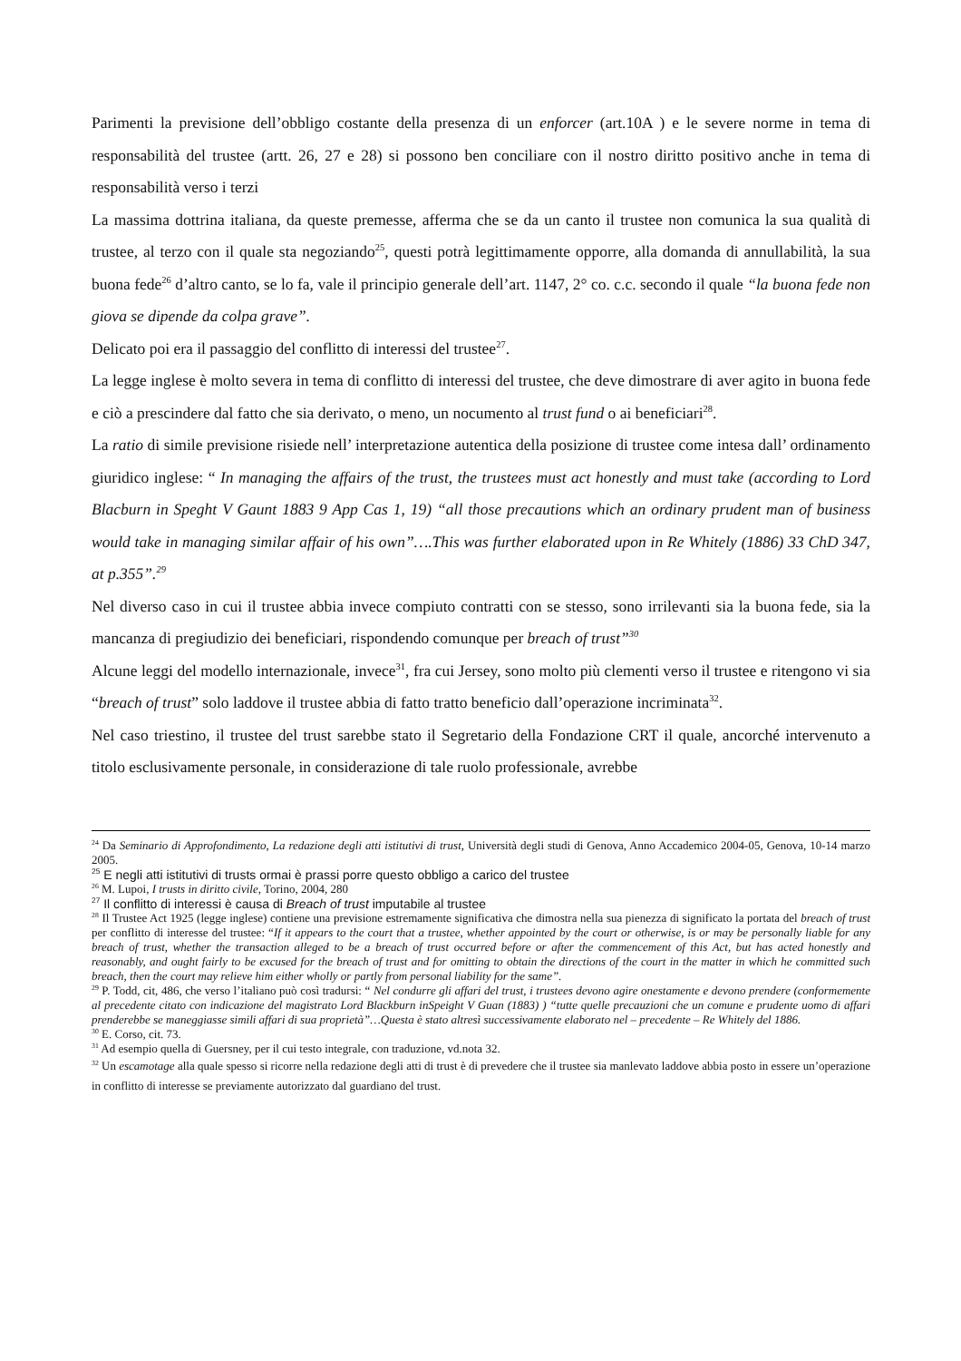Parimenti la previsione dell’obbligo costante della presenza di un enforcer (art.10A ) e le severe norme in tema di responsabilità del trustee (artt. 26, 27 e 28) si possono ben conciliare con il nostro diritto positivo anche in tema di responsabilità verso i terzi
La massima dottrina italiana, da queste premesse, afferma che se da un canto il trustee non comunica la sua qualità di trustee, al terzo con il quale sta negoziando<sup>25</sup>, questi potrà legittimamente opporre, alla domanda di annullabilità, la sua buona fede<sup>26</sup> d’altro canto, se lo fa, vale il principio generale dell’art. 1147, 2° co. c.c. secondo il quale “la buona fede non giova se dipende da colpa grave”.
Delicato poi era il passaggio del conflitto di interessi del trustee<sup>27</sup>.
La legge inglese è molto severa in tema di conflitto di interessi del trustee, che deve dimostrare di aver agito in buona fede e ciò a prescindere dal fatto che sia derivato, o meno, un nocumento al trust fund o ai beneficiari<sup>28</sup>.
La ratio di simile previsione risiede nell’ interpretazione autentica della posizione di trustee come intesa dall’ ordinamento giuridico inglese: “ In managing the affairs of the trust, the trustees must act honestly and must take (according to Lord Blacburn in Speght V Gaunt 1883 9 App Cas 1, 19) “all those precautions which an ordinary prudent man of business would take in managing similar affair of his own”….This was further elaborated upon in Re Whitely (1886) 33 ChD 347, at p.355”.<sup>29</sup>
Nel diverso caso in cui il trustee abbia invece compiuto contratti con se stesso, sono irrilevanti sia la buona fede, sia la mancanza di pregiudizio dei beneficiari, rispondendo comunque per breach of trust”<sup>30</sup>
Alcune leggi del modello internazionale, invece<sup>31</sup>, fra cui Jersey, sono molto più clementi verso il trustee e ritengono vi sia “breach of trust” solo laddove il trustee abbia di fatto tratto beneficio dall’operazione incriminata<sup>32</sup>.
Nel caso triestino, il trustee del trust sarebbe stato il Segretario della Fondazione CRT il quale, ancorché intervenuto a titolo esclusivamente personale, in considerazione di tale ruolo professionale, avrebbe
<sup>24</sup> Da Seminario di Approfondimento, La redazione degli atti istitutivi di trust, Università degli studi di Genova, Anno Accademico 2004-05, Genova, 10-14 marzo 2005.
<sup>25</sup> E negli atti istitutivi di trusts ormai è prassi porre questo obbligo a carico del trustee
<sup>26</sup> M. Lupoi, I trusts in diritto civile, Torino, 2004, 280
<sup>27</sup> Il conflitto di interessi è causa di Breach of trust imputabile al trustee
<sup>28</sup> Il Trustee Act 1925 (legge inglese) contiene una previsione estremamente significativa che dimostra nella sua pienezza di significato la portata del breach of trust per conflitto di interesse del trustee: “If it appears to the court that a trustee, whether appointed by the court or otherwise, is or may be personally liable for any breach of trust, whether the transaction alleged to be a breach of trust occurred before or after the commencement of this Act, but has acted honestly and reasonably, and ought fairly to be excused for the breach of trust and for omitting to obtain the directions of the court in the matter in which he committed such breach, then the court may relieve him either wholly or partly from personal liability for the same”.
<sup>29</sup> P. Todd, cit, 486, che verso l’italiano può così tradursi: “ Nel condurre gli affari del trust, i trustees devono agire onestamente e devono prendere (conformemente al precedente citato con indicazione del magistrato Lord Blackburn inSpeight V Guan (1883) ) “tutte quelle precauzioni che un comune e prudente uomo di affari prenderebbe se maneggiasse simili affari di sua proprietà”…Questa è stato altresì successivamente elaborato nel – precedente – Re Whitely del 1886.
<sup>30</sup> E. Corso, cit. 73.
<sup>31</sup> Ad esempio quella di Guersney, per il cui testo integrale, con traduzione, vd.nota 32.
<sup>32</sup> Un escamotage alla quale spesso si ricorre nella redazione degli atti di trust è di prevedere che il trustee sia manlevato laddove abbia posto in essere un’operazione in conflitto di interesse se previamente autorizzato dal guardiano del trust.